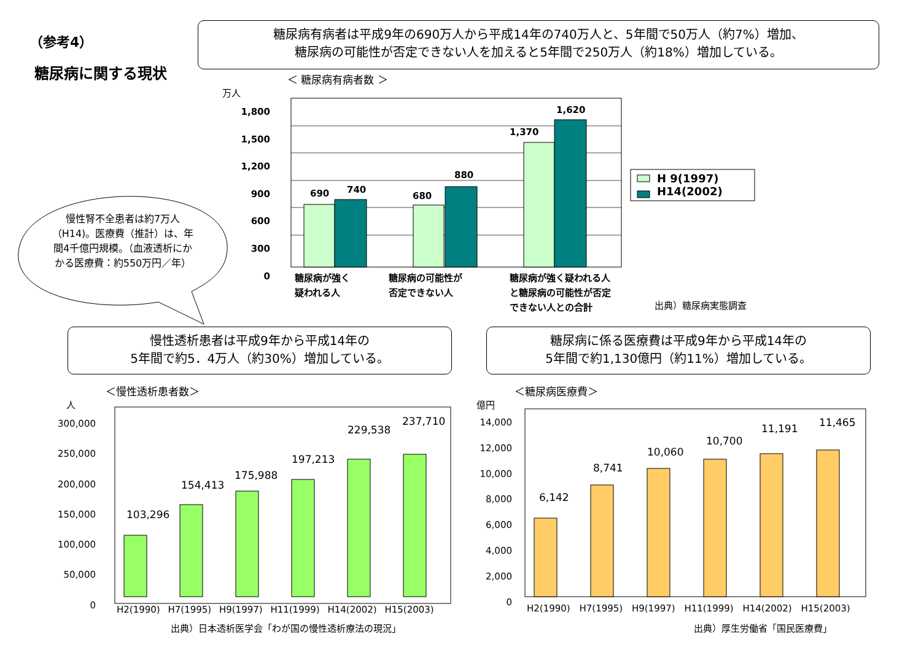（参考4）
糖尿病に関する現状
糖尿病有病者は平成9年の690万人から平成14年の740万人と、5年間で50万人（約7%）増加、
糖尿病の可能性が否定できない人を加えると5年間で250万人（約18%）増加している。
＜ 糖尿病有病者数 ＞
万人
1,800
1,500
1,200
900
600
300
0
690 740
680
880
1,370
1,620
H 9(1997)
H14(2002)
糖尿病が強く
疑われる人
糖尿病の可能性が
否定できない人
糖尿病が強く疑われる人
と糖尿病の可能性が否定
できない人との合計
出典）糖尿病実態調査
慢性腎不全患者は約7万人（H14)。医療費（推計）は、年間4千億円規模。（血液透析にかかる医療費：約550万円／年）
慢性透析患者は平成9年から平成14年の
5年間で約5．4万人（約30%）増加している。
糖尿病に係る医療費は平成9年から平成14年の
5年間で約1,130億円（約11%）増加している。
＜慢性透析患者数＞ ＜糖尿病医療費＞
人 億円
300,000
250,000
200,000
150,000
100,000
50,000
0
14,000
12,000
10,000
8,000
6,000
4,000
2,000
0
103,296
154,413
175,988
197,213
229,538
237,710
H2(1990) H7(1995) H9(1997) H11(1999) H14(2002) H15(2003)
出典）日本透析医学会「わが国の慢性透析療法の現況」
6,142
8,741
10,060
10,700
11,191 11,465
H2(1990) H7(1995) H9(1997) H11(1999) H14(2002) H15(2003)
出典）厚生労働省「国民医療費」